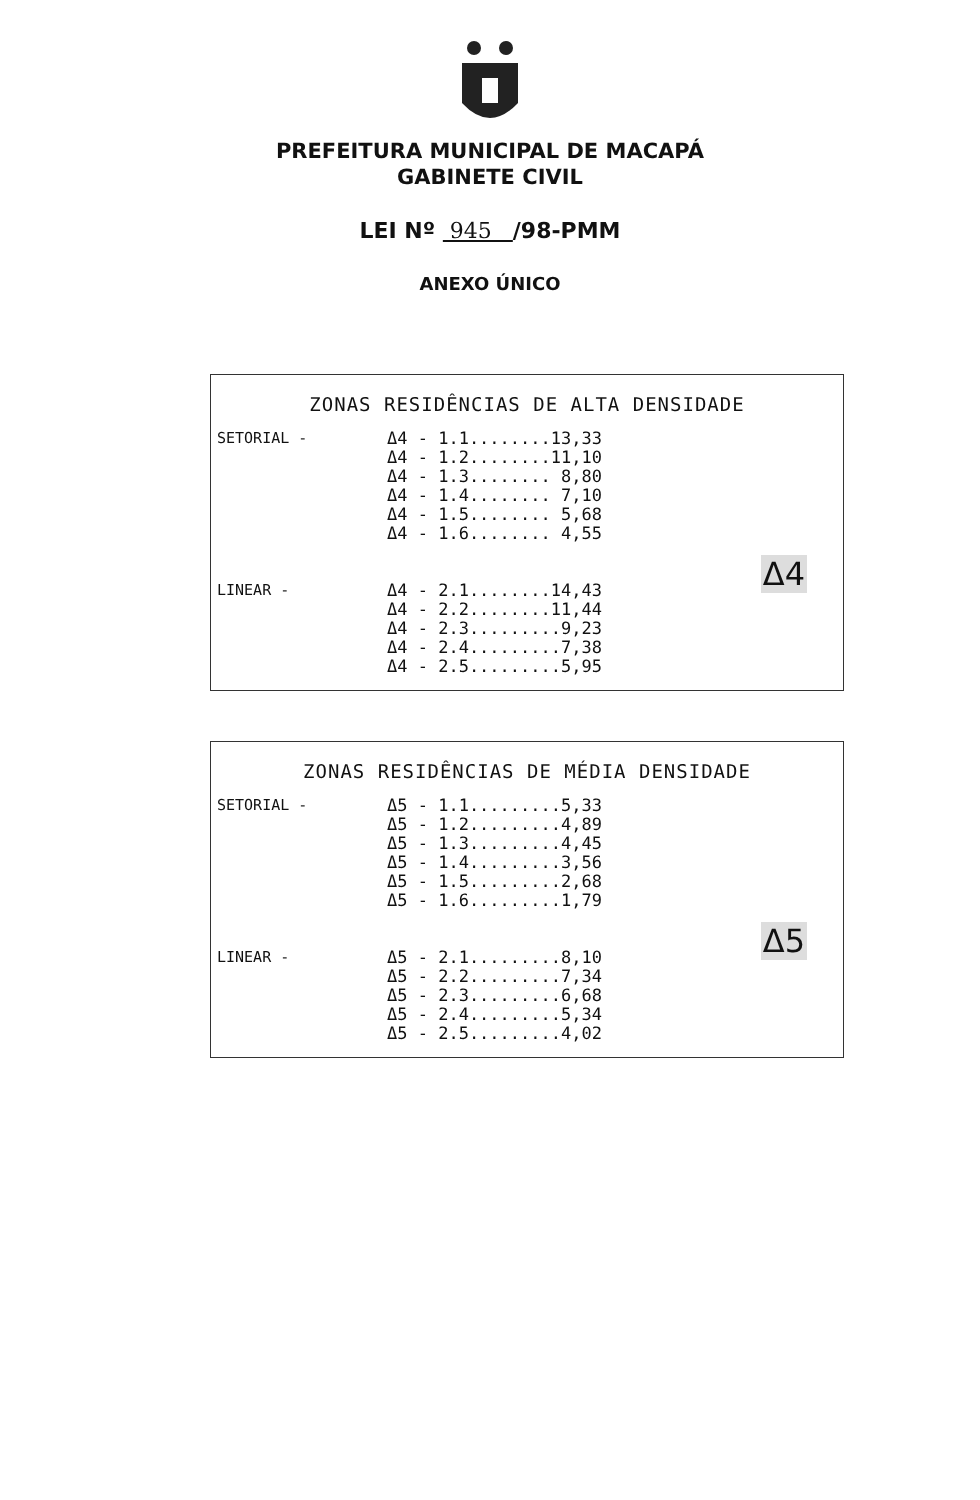PREFEITURA MUNICIPAL DE MACAPÁ
GABINETE CIVIL
LEI Nº 945 /98-PMM
ANEXO ÚNICO
ZONAS RESIDÊNCIAS DE ALTA DENSIDADE
SETORIAL - Δ4 - 1.1........13,33 Δ4 - 1.2........11,10 Δ4 - 1.3........ 8,80 Δ4 - 1.4........ 7,10 Δ4 - 1.5........ 5,68 Δ4 - 1.6........ 4,55
Δ4
LINEAR - Δ4 - 2.1........14,43 Δ4 - 2.2........11,44 Δ4 - 2.3.........9,23 Δ4 - 2.4.........7,38 Δ4 - 2.5.........5,95
ZONAS RESIDÊNCIAS DE MÉDIA DENSIDADE
SETORIAL - Δ5 - 1.1.........5,33 Δ5 - 1.2.........4,89 Δ5 - 1.3.........4,45 Δ5 - 1.4.........3,56 Δ5 - 1.5.........2,68 Δ5 - 1.6.........1,79
Δ5
LINEAR - Δ5 - 2.1.........8,10 Δ5 - 2.2.........7,34 Δ5 - 2.3.........6,68 Δ5 - 2.4.........5,34 Δ5 - 2.5.........4,02